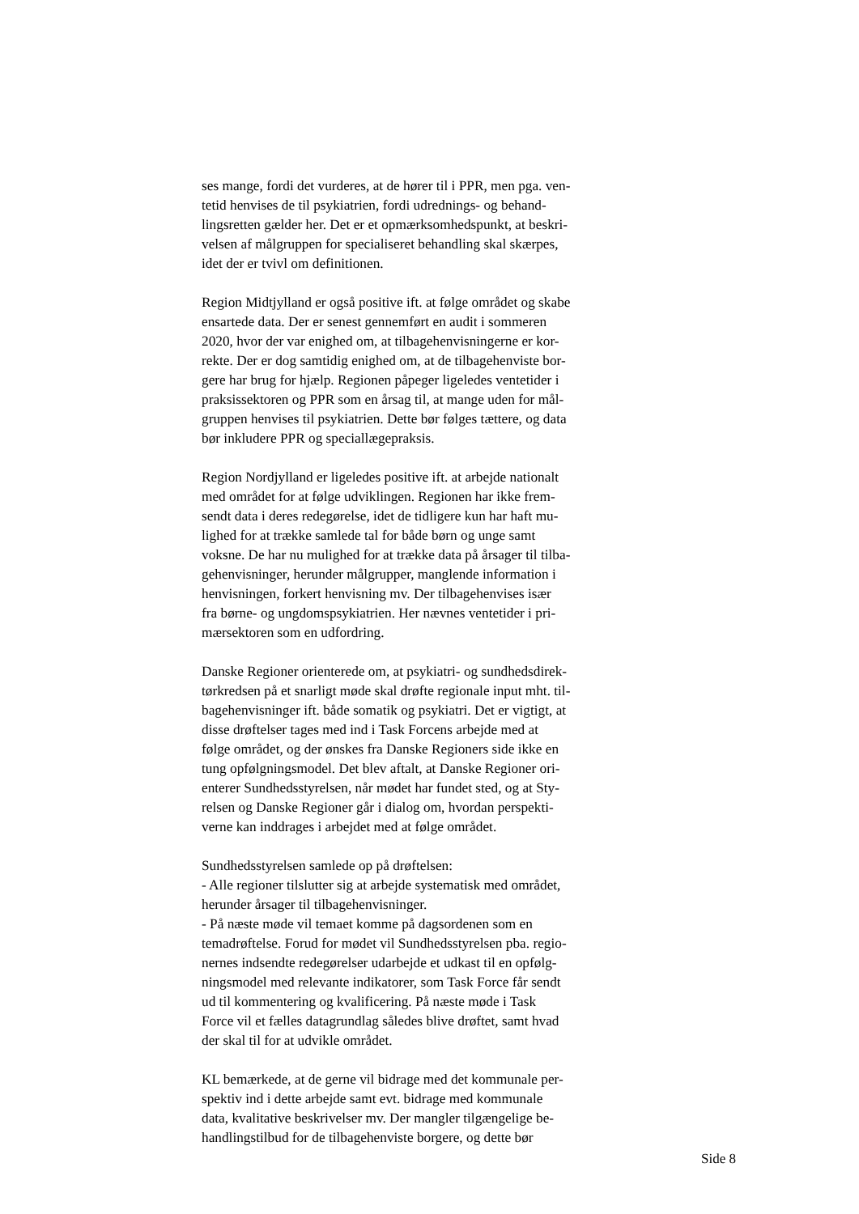ses mange, fordi det vurderes, at de hører til i PPR, men pga. ven-
tetid henvises de til psykiatrien, fordi udrednings- og behand-
lingsretten gælder her. Det er et opmærksomhedspunkt, at beskri-
velsen af målgruppen for specialiseret behandling skal skærpes,
idet der er tvivl om definitionen.
Region Midtjylland er også positive ift. at følge området og skabe
ensartede data. Der er senest gennemført en audit i sommeren
2020, hvor der var enighed om, at tilbagehenvisningerne er kor-
rekte. Der er dog samtidig enighed om, at de tilbagehenviste bor-
gere har brug for hjælp. Regionen påpeger ligeledes ventetider i
praksissektoren og PPR som en årsag til, at mange uden for mål-
gruppen henvises til psykiatrien. Dette bør følges tættere, og data
bør inkludere PPR og speciallægepraksis.
Region Nordjylland er ligeledes positive ift. at arbejde nationalt
med området for at følge udviklingen. Regionen har ikke frem-
sendt data i deres redegørelse, idet de tidligere kun har haft mu-
lighed for at trække samlede tal for både børn og unge samt
voksne. De har nu mulighed for at trække data på årsager til tilba-
gehenvisninger, herunder målgrupper, manglende information i
henvisningen, forkert henvisning mv. Der tilbagehenvises især
fra børne- og ungdomspsykiatrien. Her nævnes ventetider i pri-
mærsektoren som en udfordring.
Danske Regioner orienterede om, at psykiatri- og sundhedsdirek-
tørkredsen på et snarligt møde skal drøfte regionale input mht. til-
bagehenvisninger ift. både somatik og psykiatri. Det er vigtigt, at
disse drøftelser tages med ind i Task Forcens arbejde med at
følge området, og der ønskes fra Danske Regioners side ikke en
tung opfølgningsmodel. Det blev aftalt, at Danske Regioner ori-
enterer Sundhedsstyrelsen, når mødet har fundet sted, og at Sty-
relsen og Danske Regioner går i dialog om, hvordan perspekti-
verne kan inddrages i arbejdet med at følge området.
Sundhedsstyrelsen samlede op på drøftelsen:
- Alle regioner tilslutter sig at arbejde systematisk med området,
herunder årsager til tilbagehenvisninger.
- På næste møde vil temaet komme på dagsordenen som en
temadrøftelse. Forud for mødet vil Sundhedsstyrelsen pba. regio-
nernes indsendte redegørelser udarbejde et udkast til en opfølg-
ningsmodel med relevante indikatorer, som Task Force får sendt
ud til kommentering og kvalificering. På næste møde i Task
Force vil et fælles datagrundlag således blive drøftet, samt hvad
der skal til for at udvikle området.
KL bemærkede, at de gerne vil bidrage med det kommunale per-
spektiv ind i dette arbejde samt evt. bidrage med kommunale
data, kvalitative beskrivelser mv. Der mangler tilgængelige be-
handlingstilbud for de tilbagehenviste borgere, og dette bør
Side 8